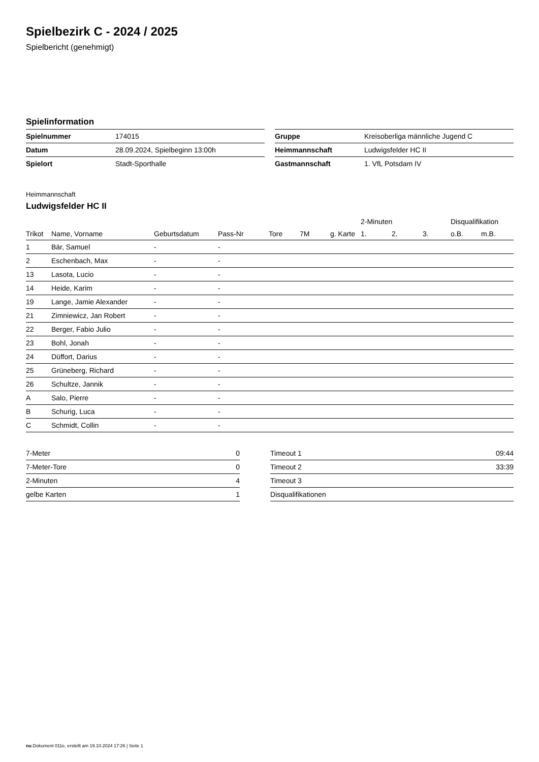Spielbezirk C - 2024 / 2025
Spielbericht (genehmigt)
Spielinformation
| Spielnummer | 174015 |
| Datum | 28.09.2024, Spielbeginn 13:00h |
| Spielort | Stadt-Sporthalle |
| Gruppe | Kreisoberliga männliche Jugend C |
| Heimmannschaft | Ludwigsfelder HC II |
| Gastmannschaft | 1. VfL Potsdam IV |
Heimmannschaft
Ludwigsfelder HC II
| | | | | | | | 2-Minuten | | | Disqualifikation | |
| --- | --- | --- | --- | --- | --- | --- | --- | --- | --- | --- | --- |
| Trikot | Name, Vorname | Geburtsdatum | Pass-Nr | Tore | 7M | g. Karte | 1. | 2. | 3. | o.B. | m.B. |
| 1 | Bär, Samuel | - | - | | | | | | | | |
| 2 | Eschenbach, Max | - | - | | | | | | | | |
| 13 | Lasota, Lucio | - | - | | | | | | | | |
| 14 | Heide, Karim | - | - | | | | | | | | |
| 19 | Lange, Jamie Alexander | - | - | | | | | | | | |
| 21 | Zimniewicz, Jan Robert | - | - | | | | | | | | |
| 22 | Berger, Fabio Julio | - | - | | | | | | | | |
| 23 | Bohl, Jonah | - | - | | | | | | | | |
| 24 | Düffort, Darius | - | - | | | | | | | | |
| 25 | Grüneberg, Richard | - | - | | | | | | | | |
| 26 | Schultze, Jannik | - | - | | | | | | | | |
| A | Salo, Pierre | - | - | | | | | | | | |
| B | Schurig, Luca | - | - | | | | | | | | |
| C | Schmidt, Collin | - | - | | | | | | | | |
| 7-Meter | 0 |
| 7-Meter-Tore | 0 |
| 2-Minuten | 4 |
| gelbe Karten | 1 |
| Timeout 1 | 09:44 |
| Timeout 2 | 33:39 |
| Timeout 3 | |
| Disqualifikationen | |
nu.Dokument 011e, erstellt am 19.10.2024 17:26 | Seite 1